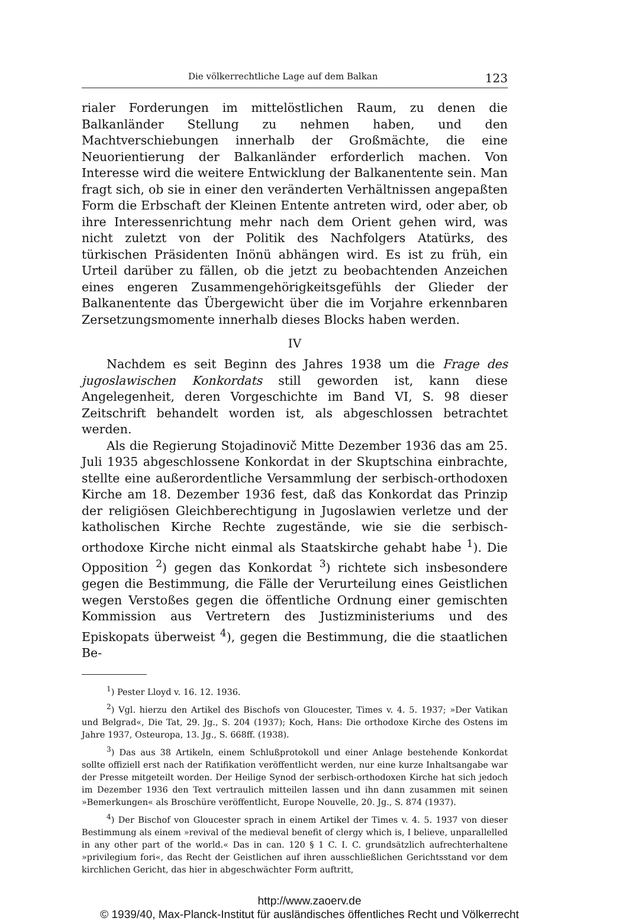Die völkerrechtliche Lage auf dem Balkan 123
rialer Forderungen im mittelöstlichen Raum, zu denen die Balkanländer Stellung zu nehmen haben, und den Machtverschiebungen innerhalb der Großmächte, die eine Neuorientierung der Balkanländer erforderlich machen. Von Interesse wird die weitere Entwicklung der Balkanentente sein. Man fragt sich, ob sie in einer den veränderten Verhältnissen angepaßten Form die Erbschaft der Kleinen Entente antreten wird, oder aber, ob ihre Interessenrichtung mehr nach dem Orient gehen wird, was nicht zuletzt von der Politik des Nachfolgers Atatürks, des türkischen Präsidenten Inönü abhängen wird. Es ist zu früh, ein Urteil darüber zu fällen, ob die jetzt zu beobachtenden Anzeichen eines engeren Zusammengehörigkeitsgefühls der Glieder der Balkanentente das Übergewicht über die im Vorjahre erkennbaren Zersetzungsmomente innerhalb dieses Blocks haben werden.
IV
Nachdem es seit Beginn des Jahres 1938 um die Frage des jugoslawischen Konkordats still geworden ist, kann diese Angelegenheit, deren Vorgeschichte im Band VI, S. 98 dieser Zeitschrift behandelt worden ist, als abgeschlossen betrachtet werden.
Als die Regierung Stojadinovič Mitte Dezember 1936 das am 25. Juli 1935 abgeschlossene Konkordat in der Skuptschina einbrachte, stellte eine außerordentliche Versammlung der serbisch-orthodoxen Kirche am 18. Dezember 1936 fest, daß das Konkordat das Prinzip der religiösen Gleichberechtigung in Jugoslawien verletze und der katholischen Kirche Rechte zugestände, wie sie die serbisch-orthodoxe Kirche nicht einmal als Staatskirche gehabt habe <sup>1</sup>). Die Opposition <sup>2</sup>) gegen das Konkordat <sup>3</sup>) richtete sich insbesondere gegen die Bestimmung, die Fälle der Verurteilung eines Geistlichen wegen Verstoßes gegen die öffentliche Ordnung einer gemischten Kommission aus Vertretern des Justizministeriums und des Episkopats überweist <sup>4</sup>), gegen die Bestimmung, die die staatlichen Be-
<sup>1</sup>) Pester Lloyd v. 16. 12. 1936.
<sup>2</sup>) Vgl. hierzu den Artikel des Bischofs von Gloucester, Times v. 4. 5. 1937; »Der Vatikan und Belgrad«, Die Tat, 29. Jg., S. 204 (1937); Koch, Hans: Die orthodoxe Kirche des Ostens im Jahre 1937, Osteuropa, 13. Jg., S. 668ff. (1938).
<sup>3</sup>) Das aus 38 Artikeln, einem Schlußprotokoll und einer Anlage bestehende Konkordat sollte offiziell erst nach der Ratifikation veröffentlicht werden, nur eine kurze Inhaltsangabe war der Presse mitgeteilt worden. Der Heilige Synod der serbisch-orthodoxen Kirche hat sich jedoch im Dezember 1936 den Text vertraulich mitteilen lassen und ihn dann zusammen mit seinen »Bemerkungen« als Broschüre veröffentlicht, Europe Nouvelle, 20. Jg., S. 874 (1937).
<sup>4</sup>) Der Bischof von Gloucester sprach in einem Artikel der Times v. 4. 5. 1937 von dieser Bestimmung als einem »revival of the medieval benefit of clergy which is, I believe, unparallelled in any other part of the world.« Das in can. 120 § 1 C. I. C. grundsätzlich aufrechterhaltene »privilegium fori«, das Recht der Geistlichen auf ihren ausschließlichen Gerichtsstand vor dem kirchlichen Gericht, das hier in abgeschwächter Form auftritt,
http://www.zaoerv.de
© 1939/40, Max-Planck-Institut für ausländisches öffentliches Recht und Völkerrecht